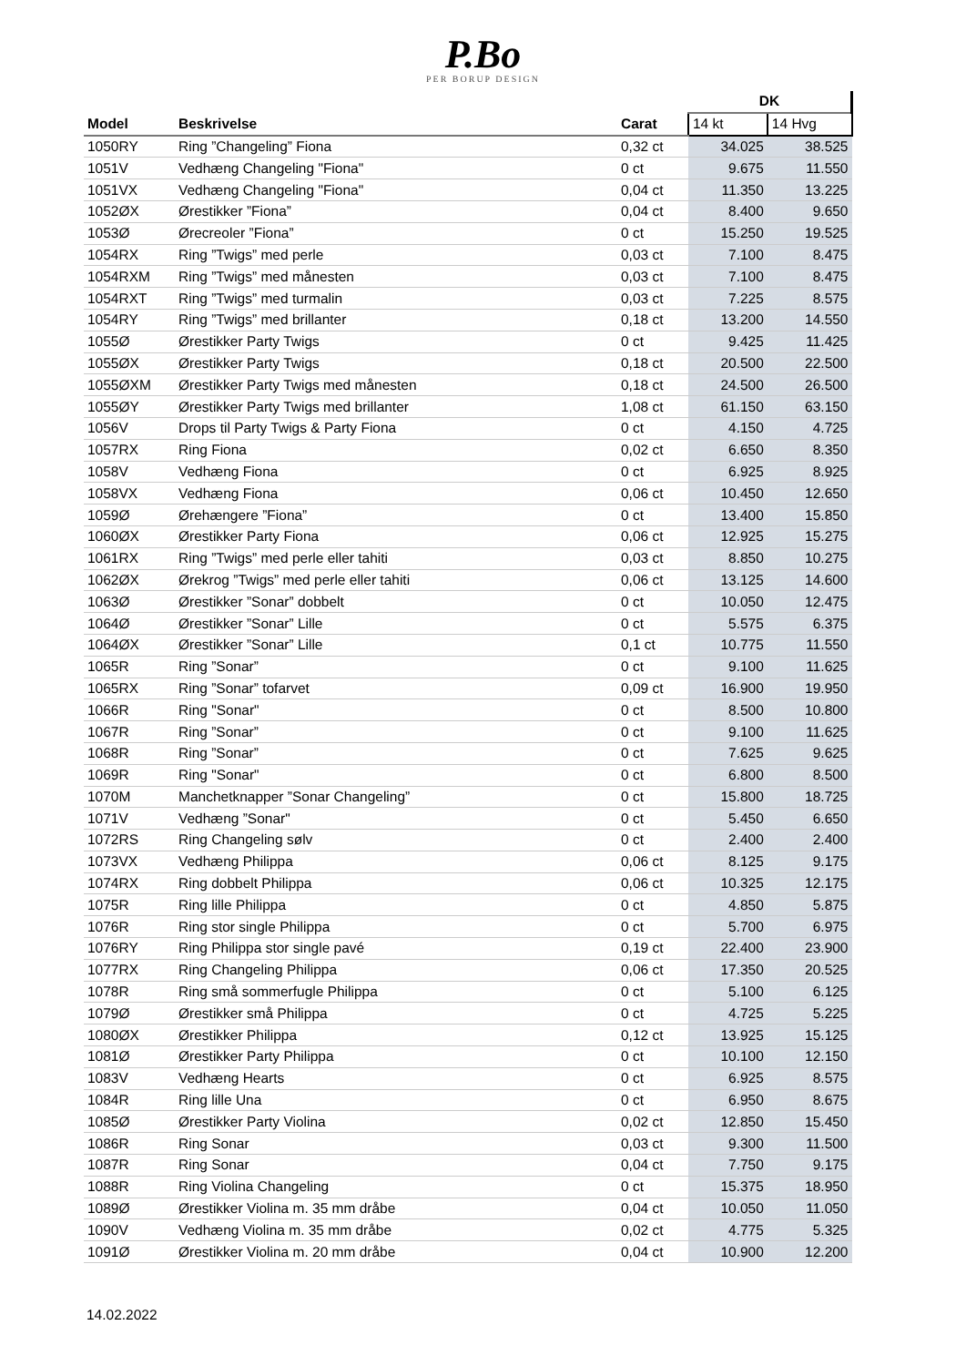P.Bo
PER BORUP DESIGN
| | | | DK | |
| Model | Beskrivelse | Carat | 14 kt | 14 Hvg |
| 1050RY | Ring ”Changeling” Fiona | 0,32 ct | 34.025 | 38.525 |
| 1051V | Vedhæng Changeling "Fiona" | 0 ct | 9.675 | 11.550 |
| 1051VX | Vedhæng Changeling "Fiona" | 0,04 ct | 11.350 | 13.225 |
| 1052ØX | Ørestikker ”Fiona” | 0,04 ct | 8.400 | 9.650 |
| 1053Ø | Ørecreoler ”Fiona” | 0 ct | 15.250 | 19.525 |
| 1054RX | Ring ”Twigs” med perle | 0,03 ct | 7.100 | 8.475 |
| 1054RXM | Ring ”Twigs” med månesten | 0,03 ct | 7.100 | 8.475 |
| 1054RXT | Ring ”Twigs” med turmalin | 0,03 ct | 7.225 | 8.575 |
| 1054RY | Ring ”Twigs” med brillanter | 0,18 ct | 13.200 | 14.550 |
| 1055Ø | Ørestikker Party Twigs | 0 ct | 9.425 | 11.425 |
| 1055ØX | Ørestikker Party Twigs | 0,18 ct | 20.500 | 22.500 |
| 1055ØXM | Ørestikker Party Twigs med månesten | 0,18 ct | 24.500 | 26.500 |
| 1055ØY | Ørestikker Party Twigs med brillanter | 1,08 ct | 61.150 | 63.150 |
| 1056V | Drops til Party Twigs & Party Fiona | 0 ct | 4.150 | 4.725 |
| 1057RX | Ring Fiona | 0,02 ct | 6.650 | 8.350 |
| 1058V | Vedhæng Fiona | 0 ct | 6.925 | 8.925 |
| 1058VX | Vedhæng Fiona | 0,06 ct | 10.450 | 12.650 |
| 1059Ø | Ørehængere ”Fiona” | 0 ct | 13.400 | 15.850 |
| 1060ØX | Ørestikker Party Fiona | 0,06 ct | 12.925 | 15.275 |
| 1061RX | Ring ”Twigs” med perle eller tahiti | 0,03 ct | 8.850 | 10.275 |
| 1062ØX | Ørekrog ”Twigs” med perle eller tahiti | 0,06 ct | 13.125 | 14.600 |
| 1063Ø | Ørestikker ”Sonar” dobbelt | 0 ct | 10.050 | 12.475 |
| 1064Ø | Ørestikker ”Sonar” Lille | 0 ct | 5.575 | 6.375 |
| 1064ØX | Ørestikker ”Sonar” Lille | 0,1 ct | 10.775 | 11.550 |
| 1065R | Ring ”Sonar” | 0 ct | 9.100 | 11.625 |
| 1065RX | Ring ”Sonar” tofarvet | 0,09 ct | 16.900 | 19.950 |
| 1066R | Ring "Sonar" | 0 ct | 8.500 | 10.800 |
| 1067R | Ring ”Sonar” | 0 ct | 9.100 | 11.625 |
| 1068R | Ring ”Sonar” | 0 ct | 7.625 | 9.625 |
| 1069R | Ring "Sonar" | 0 ct | 6.800 | 8.500 |
| 1070M | Manchetknapper ”Sonar Changeling” | 0 ct | 15.800 | 18.725 |
| 1071V | Vedhæng ”Sonar" | 0 ct | 5.450 | 6.650 |
| 1072RS | Ring Changeling sølv | 0 ct | 2.400 | 2.400 |
| 1073VX | Vedhæng Philippa | 0,06 ct | 8.125 | 9.175 |
| 1074RX | Ring dobbelt Philippa | 0,06 ct | 10.325 | 12.175 |
| 1075R | Ring lille Philippa | 0 ct | 4.850 | 5.875 |
| 1076R | Ring stor single Philippa | 0 ct | 5.700 | 6.975 |
| 1076RY | Ring Philippa stor single pavé | 0,19 ct | 22.400 | 23.900 |
| 1077RX | Ring Changeling Philippa | 0,06 ct | 17.350 | 20.525 |
| 1078R | Ring små sommerfugle Philippa | 0 ct | 5.100 | 6.125 |
| 1079Ø | Ørestikker små Philippa | 0 ct | 4.725 | 5.225 |
| 1080ØX | Ørestikker Philippa | 0,12 ct | 13.925 | 15.125 |
| 1081Ø | Ørestikker Party Philippa | 0 ct | 10.100 | 12.150 |
| 1083V | Vedhæng Hearts | 0 ct | 6.925 | 8.575 |
| 1084R | Ring lille Una | 0 ct | 6.950 | 8.675 |
| 1085Ø | Ørestikker Party Violina | 0,02 ct | 12.850 | 15.450 |
| 1086R | Ring Sonar | 0,03 ct | 9.300 | 11.500 |
| 1087R | Ring Sonar | 0,04 ct | 7.750 | 9.175 |
| 1088R | Ring Violina Changeling | 0 ct | 15.375 | 18.950 |
| 1089Ø | Ørestikker Violina m. 35 mm dråbe | 0,04 ct | 10.050 | 11.050 |
| 1090V | Vedhæng Violina m. 35 mm dråbe | 0,02 ct | 4.775 | 5.325 |
| 1091Ø | Ørestikker Violina m. 20 mm dråbe | 0,04 ct | 10.900 | 12.200 |
14.02.2022